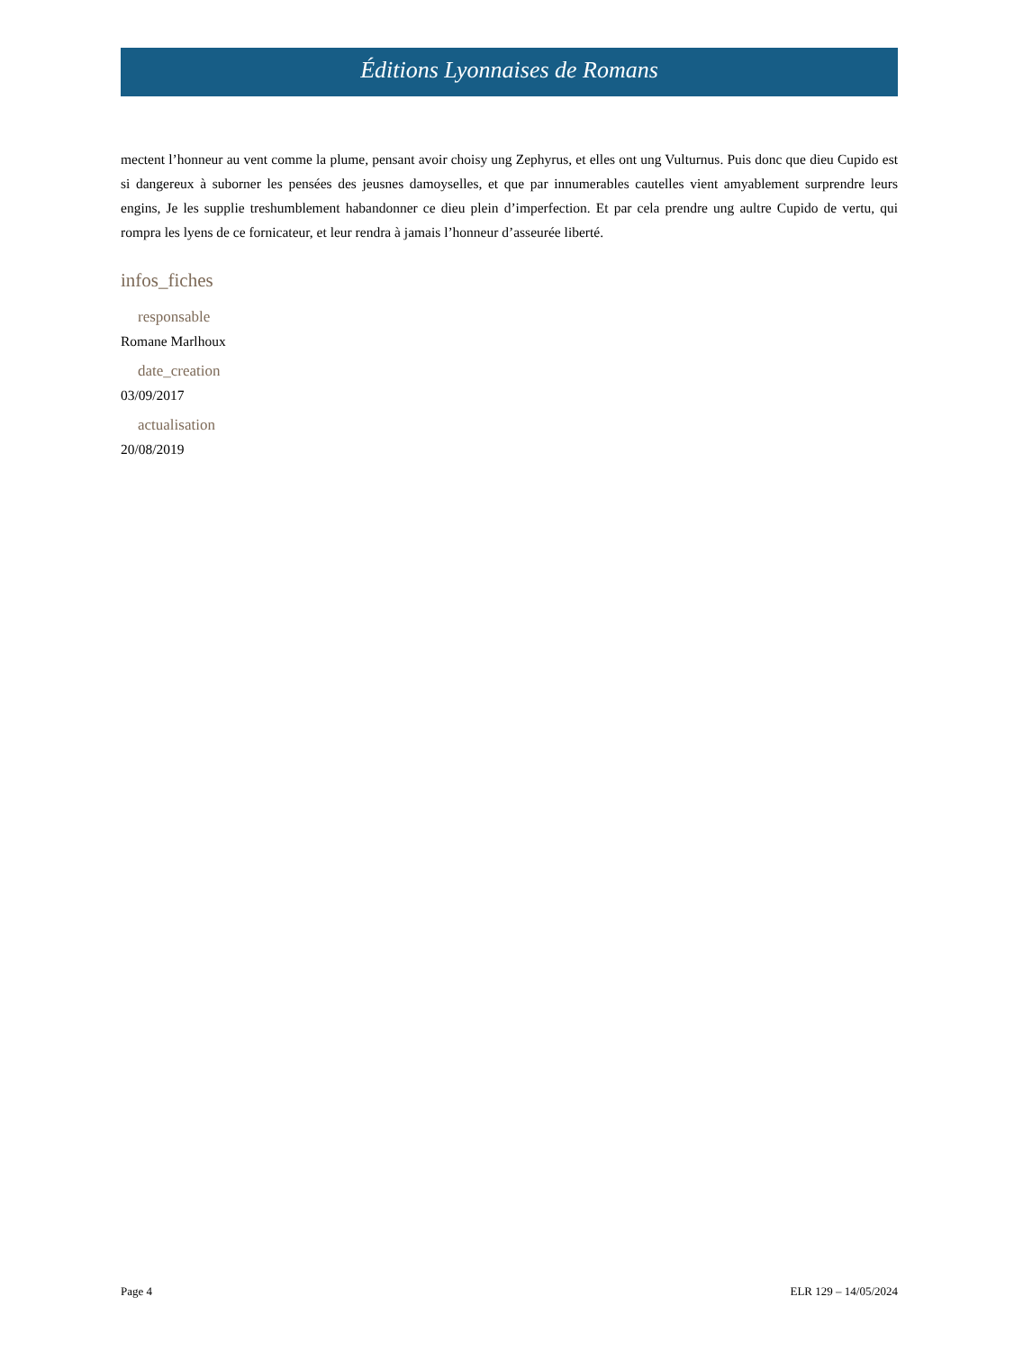Éditions Lyonnaises de Romans
mectent l’honneur au vent comme la plume, pensant avoir choisy ung Zephyrus, et elles ont ung Vulturnus. Puis donc que dieu Cupido est si dangereux à suborner les pensées des jeusnes damoyselles, et que par innumerables cautelles vient amyablement surprendre leurs engins, Je les supplie treshumblement habandonner ce dieu plein d’imperfection. Et par cela prendre ung aultre Cupido de vertu, qui rompra les lyens de ce fornicateur, et leur rendra à jamais l’honneur d’asseurée liberté.
infos_fiches
responsable
Romane Marlhoux
date_creation
03/09/2017
actualisation
20/08/2019
Page 4 ELR 129 – 14/05/2024